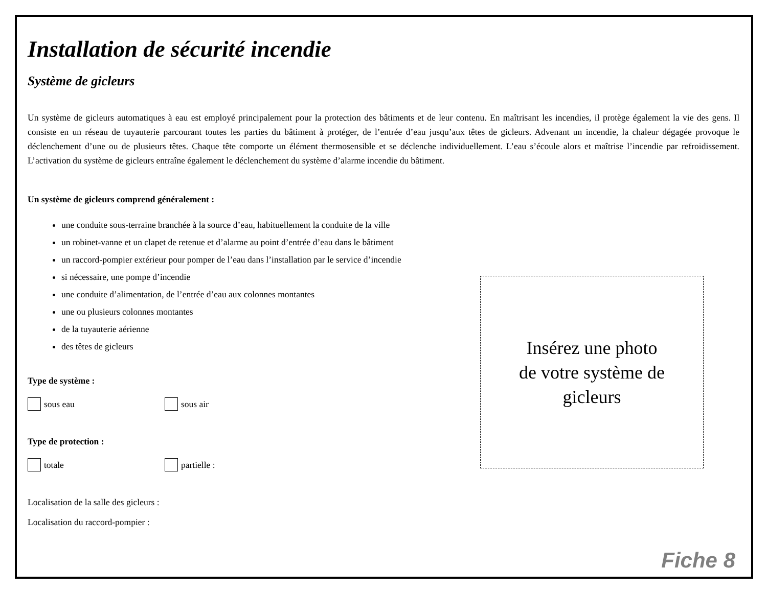Installation de sécurité incendie
Système de gicleurs
Un système de gicleurs automatiques à eau est employé principalement pour la protection des bâtiments et de leur contenu. En maîtrisant les incendies, il protège également la vie des gens. Il consiste en un réseau de tuyauterie parcourant toutes les parties du bâtiment à protéger, de l’entrée d’eau jusqu’aux têtes de gicleurs. Advenant un incendie, la chaleur dégagée provoque le déclenchement d’une ou de plusieurs têtes. Chaque tête comporte un élément thermosensible et se déclenche individuellement. L’eau s’écoule alors et maîtrise l’incendie par refroidissement. L’activation du système de gicleurs entraîne également le déclenchement du système d’alarme incendie du bâtiment.
Un système de gicleurs comprend généralement :
une conduite sous-terraine branchée à la source d’eau, habituellement la conduite de la ville
un robinet-vanne et un clapet de retenue et d’alarme au point d’entrée d’eau dans le bâtiment
un raccord-pompier extérieur pour pomper de l’eau dans l’installation par le service d’incendie
si nécessaire, une pompe d’incendie
une conduite d’alimentation, de l’entrée d’eau aux colonnes montantes
une ou plusieurs colonnes montantes
de la tuyauterie aérienne
des têtes de gicleurs
Type de système :
sous eau sous air
Type de protection :
totale partielle :
Localisation de la salle des gicleurs :
Localisation du raccord-pompier :
Insérez une photo
de votre système de
gicleurs
Fiche 8